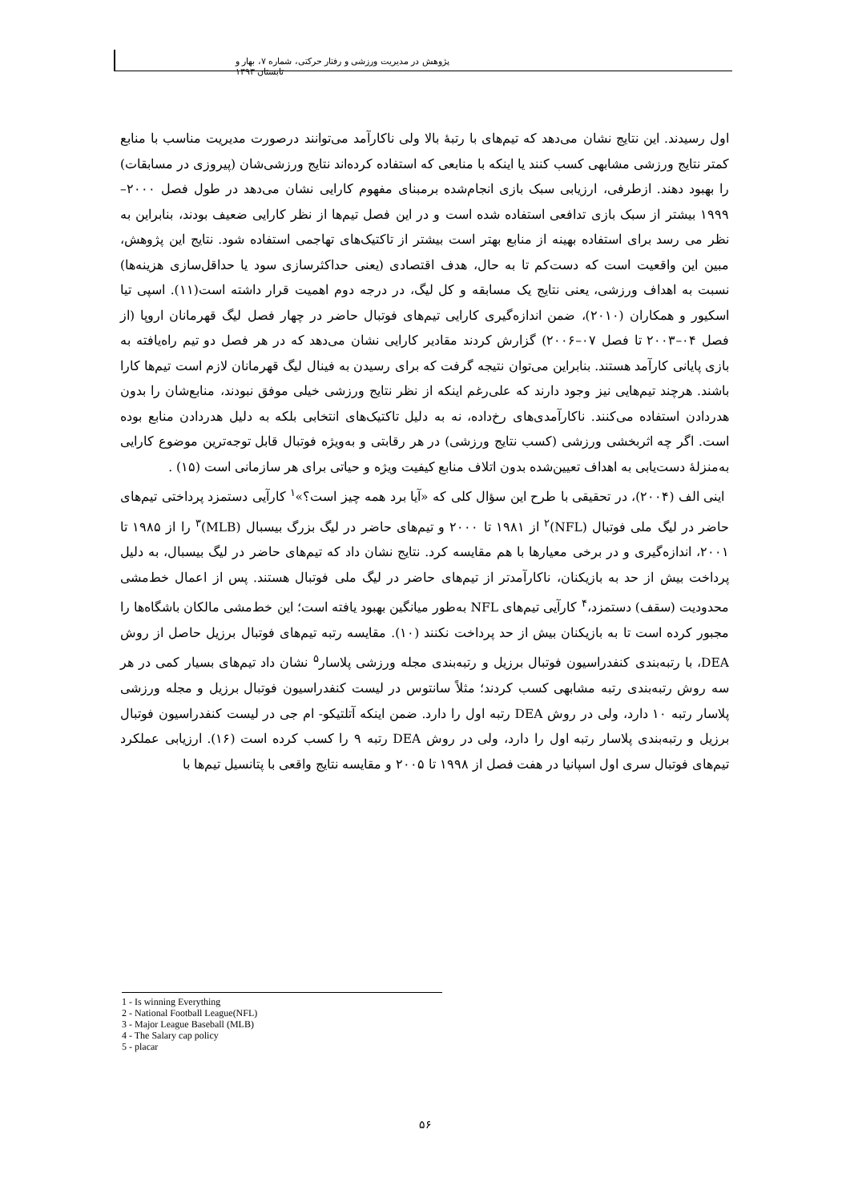پژوهش در مدیریت ورزشی و رفتار حرکتی، شماره ۷، بهار و تابستان ۱۳۹۳
اول رسیدند. این نتایج نشان می‌دهد که تیم‌های با رتبهٔ بالا ولی ناکارآمد می‌توانند درصورت مدیریت مناسب با منابع کمتر نتایج ورزشی مشابهی کسب کنند یا اینکه با منابعی که استفاده کرده‌اند نتایج ورزشی‌شان (پیروزی در مسابقات) را بهبود دهند. ازطرفی، ارزیابی سبک بازی انجام‌شده برمبنای مفهوم کارایی نشان می‌دهد در طول فصل ۲۰۰۰–۱۹۹۹ بیشتر از سبک بازی تدافعی استفاده شده است و در این فصل تیم‌ها از نظر کارایی ضعیف بودند، بنابراین به نظر می رسد برای استفاده بهینه از منابع بهتر است بیشتر از تاکتیک‌های تهاجمی استفاده شود. نتایج این پژوهش، مبین این واقعیت است که دست‌کم تا به حال، هدف اقتصادی (یعنی حداکثرسازی سود یا حداقل‌سازی هزینه‌ها) نسبت به اهداف ورزشی، یعنی نتایج یک مسابقه و کل لیگ، در درجه دوم اهمیت قرار داشته است(۱۱). اسپی تیا اسکیور و همکاران (۲۰۱۰)، ضمن اندازه‌گیری کارایی تیم‌های فوتبال حاضر در چهار فصل لیگ قهرمانان اروپا (از فصل ۰۴–۲۰۰۳ تا فصل ۰۷–۲۰۰۶) گزارش کردند مقادیر کارایی نشان می‌دهد که در هر فصل دو تیم راه‌یافته به بازی پایانی کارآمد هستند. بنابراین می‌توان نتیجه گرفت که برای رسیدن به فینال لیگ قهرمانان لازم است تیم‌ها کارا باشند. هرچند تیم‌هایی نیز وجود دارند که علی‌رغم اینکه از نظر نتایج ورزشی خیلی موفق نبودند، منابع‌شان را بدون هدردادن استفاده می‌کنند. ناکارآمدی‌های رخ‌داده، نه به دلیل تاکتیک‌های انتخابی بلکه به دلیل هدردادن منابع بوده است. اگر چه اثربخشی ورزشی (کسب نتایج ورزشی) در هر رقابتی و به‌ویژه فوتبال قابل توجه‌ترین موضوع کارایی به‌منزلهٔ دست‌یابی به اهداف تعیین‌شده بدون اتلاف منابع کیفیت ویژه و حیاتی برای هر سازمانی است (۱۵) .
اینی الف (۲۰۰۴)، در تحقیقی با طرح این سؤال کلی که «آیا برد همه چیز است؟»<sup>۱</sup> کارآیی دستمزد پرداختی تیم‌های حاضر در لیگ ملی فوتبال (NFL)<sup>۲</sup> از ۱۹۸۱ تا ۲۰۰۰ و تیم‌های حاضر در لیگ بزرگ بیسبال (MLB)<sup>۳</sup> را از ۱۹۸۵ تا ۲۰۰۱، اندازه‌گیری و در برخی معیارها با هم مقایسه کرد. نتایج نشان داد که تیم‌های حاضر در لیگ بیسبال، به دلیل پرداخت بیش از حد به بازیکنان، ناکارآمدتر از تیم‌های حاضر در لیگ ملی فوتبال هستند. پس از اعمال خط‌مشی محدودیت (سقف) دستمزد،<sup>۴</sup> کارآیی تیم‌های NFL به‌طور میانگین بهبود یافته است؛ این خط‌مشی مالکان باشگاه‌ها را مجبور کرده است تا به بازیکنان بیش از حد پرداخت نکنند (۱۰). مقایسه رتبه تیم‌های فوتبال برزیل حاصل از روش DEA، با رتبه‌بندی کنفدراسیون فوتبال برزیل و رتبه‌بندی مجله ورزشی پلاسار<sup>۵</sup> نشان داد تیم‌های بسیار کمی در هر سه روش رتبه‌بندی رتبه مشابهی کسب کردند؛ مثلاً سانتوس در لیست کنفدراسیون فوتبال برزیل و مجله ورزشی پلاسار رتبه ۱۰ دارد، ولی در روش DEA رتبه اول را دارد. ضمن اینکه آتلتیکو- ام جی در لیست کنفدراسیون فوتبال برزیل و رتبه‌بندی پلاسار رتبه اول را دارد، ولی در روش DEA رتبه ۹ را کسب کرده است (۱۶). ارزیابی عملکرد تیم‌های فوتبال سری اول اسپانیا در هفت فصل از ۱۹۹۸ تا ۲۰۰۵ و مقایسه نتایج واقعی با پتانسیل تیم‌ها با
1 - Is winning Everything
2 - National Football League(NFL)
3 - Major League Baseball (MLB)
4 - The Salary cap policy
5 - placar
۵۶